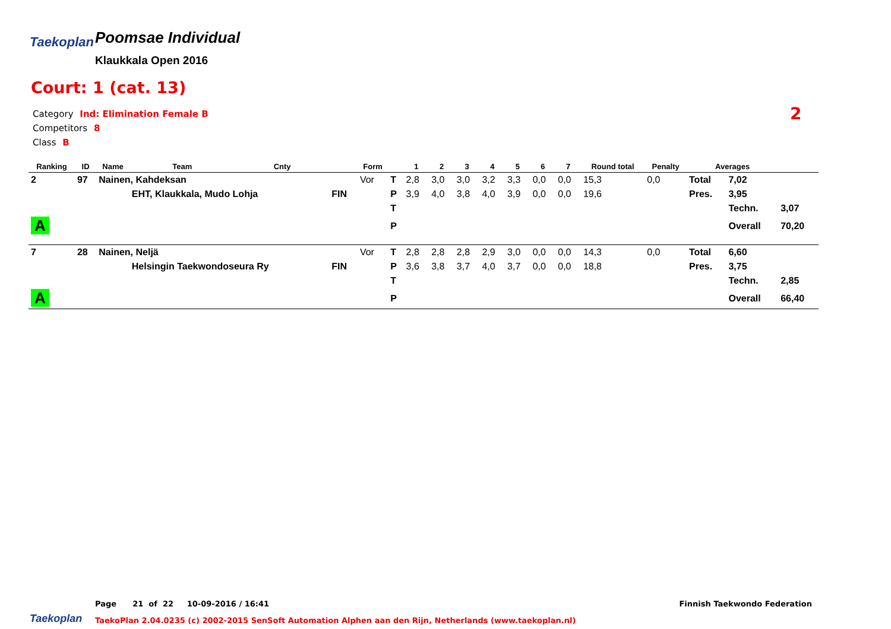Taekoplan
Poomsae Individual
Klaukkala Open 2016
Court: 1 (cat. 13)
Category Ind: Elimination Female B
Competitors 8
Class B
2
| Ranking | ID | Name | Team | Cnty | | Form | | 1 | 2 | 3 | 4 | 5 | 6 | 7 | Round total | Penalty | Averages | | |
| --- | --- | --- | --- | --- | --- | --- | --- | --- | --- | --- | --- | --- | --- | --- | --- | --- | --- | --- | --- |
| 2 | 97 | Nainen, Kahdeksan | | | | Vor | T | 2,8 | 3,0 | 3,0 | 3,2 | 3,3 | 0,0 | 0,0 | 15,3 | 0,0 | Total | 7,02 | |
| | | | EHT, Klaukkala, Mudo Lohja | | FIN | | P | 3,9 | 4,0 | 3,8 | 4,0 | 3,9 | 0,0 | 0,0 | 19,6 | | Pres. | 3,95 | |
| | | | | | | | T | | | | | | | | | | | Techn. | 3,07 |
| A | | | | | | | P | | | | | | | | | | | Overall | 70,20 |
| 7 | 28 | Nainen, Neljä | | | | Vor | T | 2,8 | 2,8 | 2,8 | 2,9 | 3,0 | 0,0 | 0,0 | 14,3 | 0,0 | Total | 6,60 | |
| | | | Helsingin Taekwondoseura Ry | | FIN | | P | 3,6 | 3,8 | 3,7 | 4,0 | 3,7 | 0,0 | 0,0 | 18,8 | | Pres. | 3,75 | |
| | | | | | | | T | | | | | | | | | | | Techn. | 2,85 |
| A | | | | | | | P | | | | | | | | | | | Overall | 66,40 |
Page 21 of 22 10-09-2016 / 16:41
Finnish Taekwondo Federation
Taekoplan
TaekoPlan 2.04.0235 (c) 2002-2015 SenSoft Automation Alphen aan den Rijn, Netherlands (www.taekoplan.nl)